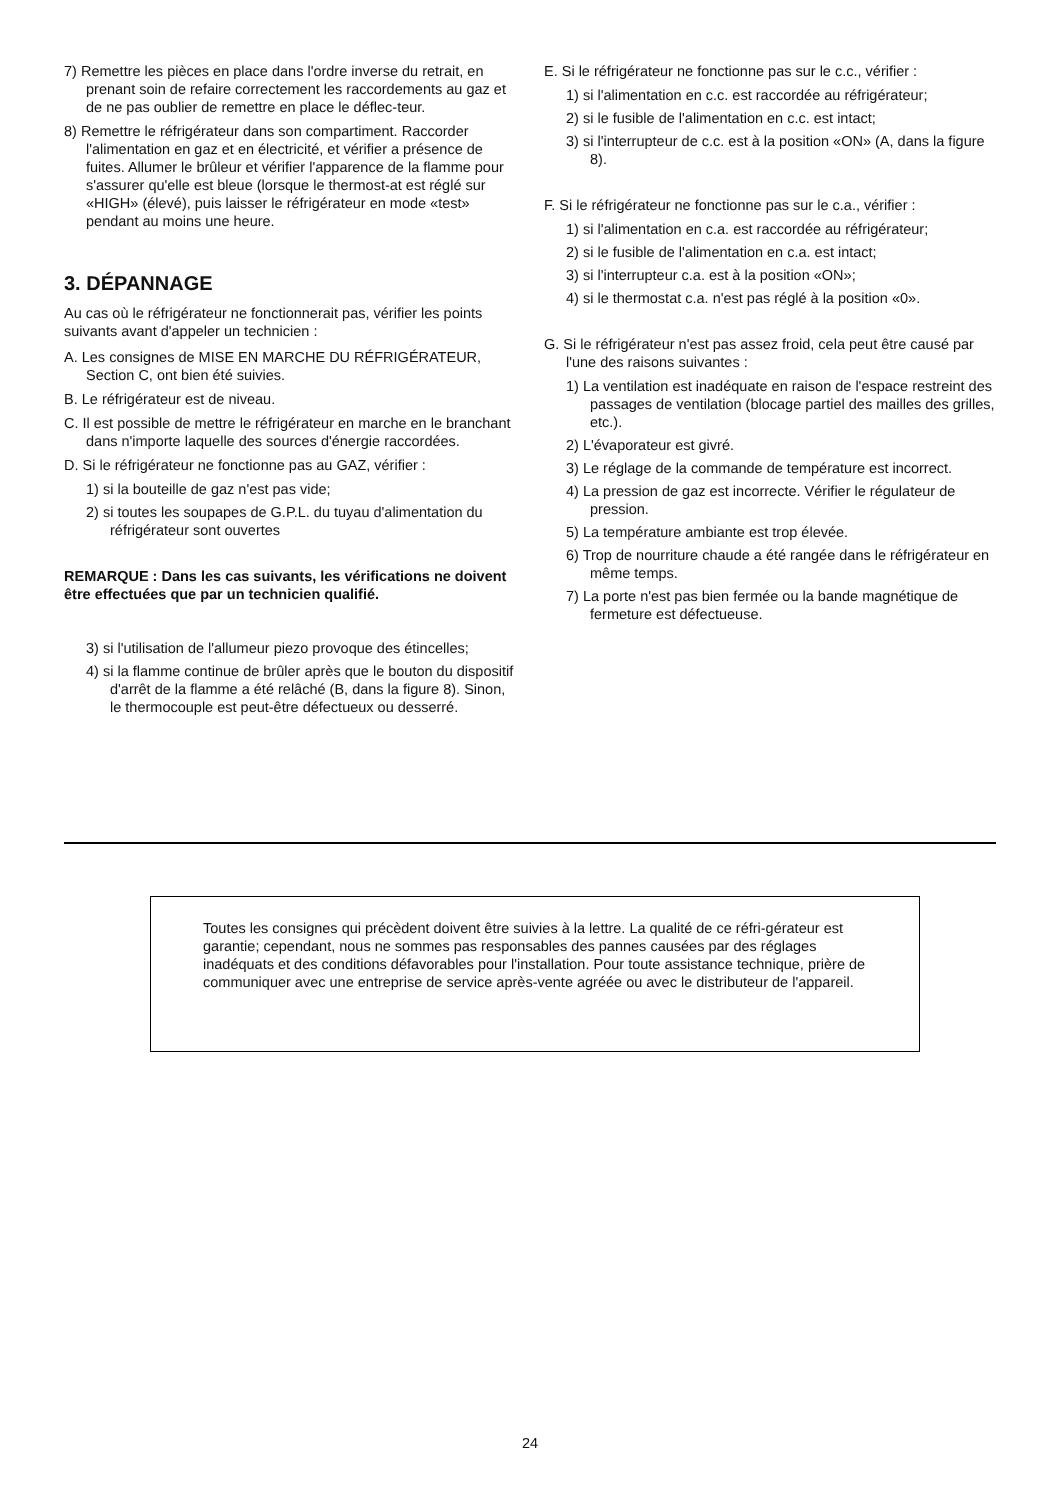7) Remettre les pièces en place dans l'ordre inverse du retrait, en prenant soin de refaire correctement les raccordements au gaz et de ne pas oublier de remettre en place le déflec-teur.
8) Remettre le réfrigérateur dans son compartiment. Raccorder l'alimentation en gaz et en électricité, et vérifier a présence de fuites. Allumer le brûleur et vérifier l'apparence de la flamme pour s'assurer qu'elle est bleue (lorsque le thermost-at est réglé sur «HIGH» (élevé), puis laisser le réfrigérateur en mode «test» pendant au moins une heure.
3. DÉPANNAGE
Au cas où le réfrigérateur ne fonctionnerait pas, vérifier les points suivants avant d'appeler un technicien :
A. Les consignes de MISE EN MARCHE DU RÉFRIGÉRATEUR, Section C, ont bien été suivies.
B. Le réfrigérateur est de niveau.
C. Il est possible de mettre le réfrigérateur en marche en le branchant dans n'importe laquelle des sources d'énergie raccordées.
D. Si le réfrigérateur ne fonctionne pas au GAZ, vérifier :
1) si la bouteille de gaz n'est pas vide;
2) si toutes les soupapes de G.P.L. du tuyau d'alimentation du réfrigérateur sont ouvertes
REMARQUE : Dans les cas suivants, les vérifications ne doivent être effectuées que par un technicien qualifié.
3) si l'utilisation de l'allumeur piezo provoque des étincelles;
4) si la flamme continue de brûler après que le bouton du dispositif d'arrêt de la flamme a été relâché (B, dans la figure 8). Sinon, le thermocouple est peut-être défectueux ou desserré.
E. Si le réfrigérateur ne fonctionne pas sur le c.c., vérifier :
1) si l'alimentation en c.c. est raccordée au réfrigérateur;
2) si le fusible de l'alimentation en c.c. est intact;
3) si l'interrupteur de c.c. est à la position «ON» (A, dans la figure 8).
F. Si le réfrigérateur ne fonctionne pas sur le c.a., vérifier :
1) si l'alimentation en c.a. est raccordée au réfrigérateur;
2) si le fusible de l'alimentation en c.a. est intact;
3) si l'interrupteur c.a. est à la position «ON»;
4) si le thermostat c.a. n'est pas réglé à la position «0».
G. Si le réfrigérateur n'est pas assez froid, cela peut être causé par l'une des raisons suivantes :
1) La ventilation est inadéquate en raison de l'espace restreint des passages de ventilation (blocage partiel des mailles des grilles, etc.).
2) L'évaporateur est givré.
3) Le réglage de la commande de température est incorrect.
4) La pression de gaz est incorrecte. Vérifier le régulateur de pression.
5) La température ambiante est trop élevée.
6) Trop de nourriture chaude a été rangée dans le réfrigérateur en même temps.
7) La porte n'est pas bien fermée ou la bande magnétique de fermeture est défectueuse.
Toutes les consignes qui précèdent doivent être suivies à la lettre. La qualité de ce réfri-gérateur est garantie; cependant, nous ne sommes pas responsables des pannes causées par des réglages inadéquats et des conditions défavorables pour l'installation. Pour toute assistance technique, prière de communiquer avec une entreprise de service après-vente agréée ou avec le distributeur de l'appareil.
24